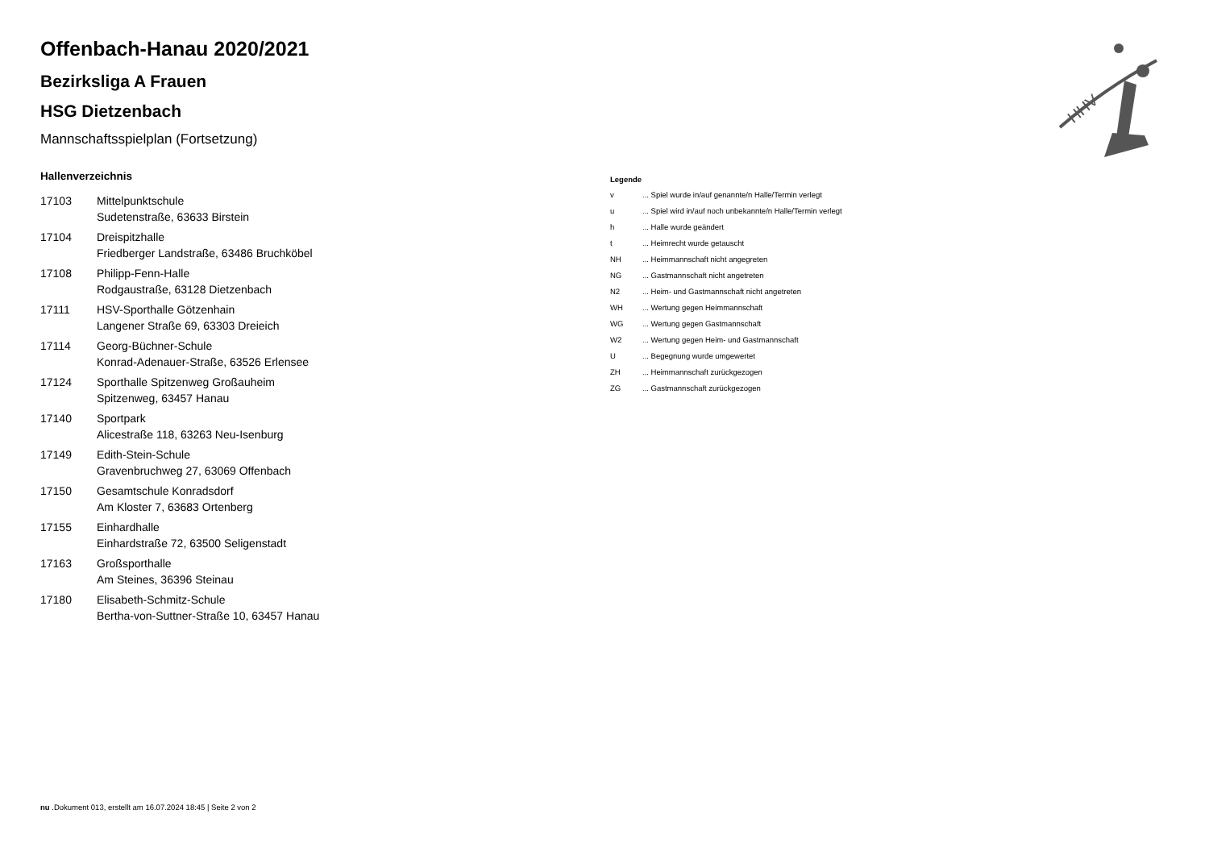HHV
Offenbach-Hanau 2020/2021
Bezirksliga A Frauen
HSG Dietzenbach
Mannschaftsspielplan (Fortsetzung)
Hallenverzeichnis
| 17103 | Mittelpunktschule Sudetenstraße, 63633 Birstein |
| 17104 | Dreispitzhalle Friedberger Landstraße, 63486 Bruchköbel |
| 17108 | Philipp-Fenn-Halle Rodgaustraße, 63128 Dietzenbach |
| 17111 | HSV-Sporthalle Götzenhain Langener Straße 69, 63303 Dreieich |
| 17114 | Georg-Büchner-Schule Konrad-Adenauer-Straße, 63526 Erlensee |
| 17124 | Sporthalle Spitzenweg Großauheim Spitzenweg, 63457 Hanau |
| 17140 | Sportpark Alicestraße 118, 63263 Neu-Isenburg |
| 17149 | Edith-Stein-Schule Gravenbruchweg 27, 63069 Offenbach |
| 17150 | Gesamtschule Konradsdorf Am Kloster 7, 63683 Ortenberg |
| 17155 | Einhardhalle Einhardstraße 72, 63500 Seligenstadt |
| 17163 | Großsporthalle Am Steines, 36396 Steinau |
| 17180 | Elisabeth-Schmitz-Schule Bertha-von-Suttner-Straße 10, 63457 Hanau |
Legende
| v | ... Spiel wurde in/auf genannte/n Halle/Termin verlegt |
| u | ... Spiel wird in/auf noch unbekannte/n Halle/Termin verlegt |
| h | ... Halle wurde geändert |
| t | ... Heimrecht wurde getauscht |
| NH | ... Heimmannschaft nicht angegreten |
| NG | ... Gastmannschaft nicht angetreten |
| N2 | ... Heim- und Gastmannschaft nicht angetreten |
| WH | ... Wertung gegen Heimmannschaft |
| WG | ... Wertung gegen Gastmannschaft |
| W2 | ... Wertung gegen Heim- und Gastmannschaft |
| U | ... Begegnung wurde umgewertet |
| ZH | ... Heimmannschaft zurückgezogen |
| ZG | ... Gastmannschaft zurückgezogen |
nu .Dokument 013, erstellt am 16.07.2024 18:45 | Seite 2 von 2